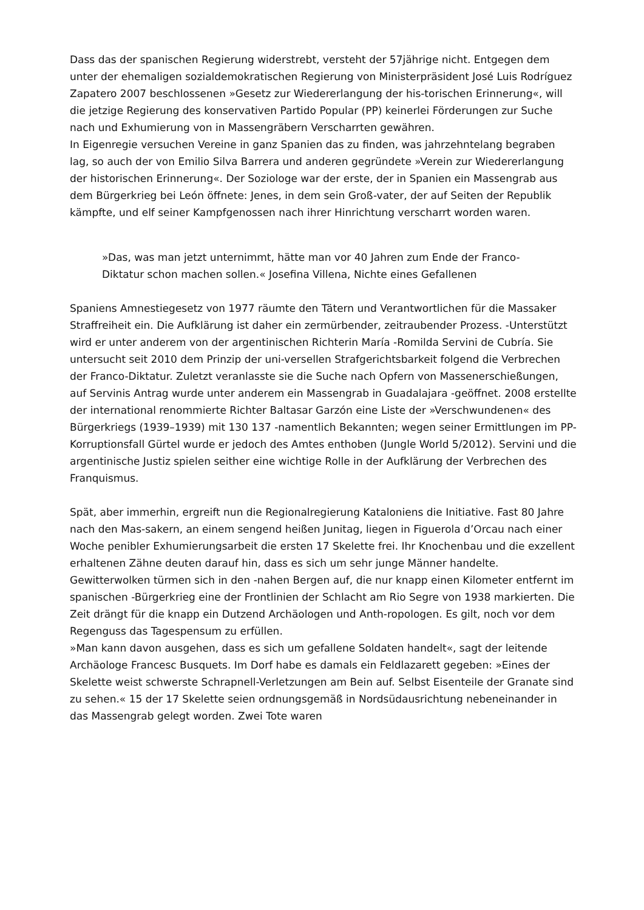Dass das der spanischen Regierung widerstrebt, versteht der 57jährige nicht. Entgegen dem unter der ehemaligen sozialdemokratischen Regierung von Ministerpräsident José Luis Rodríguez Zapatero 2007 beschlossenen »Gesetz zur Wiedererlangung der his-torischen Erinnerung«, will die jetzige Regierung des konservativen Partido Popular (PP) keinerlei Förderungen zur Suche nach und Exhumierung von in Massengräbern Verscharrten gewähren.
In Eigenregie versuchen Vereine in ganz Spanien das zu finden, was jahrzehntelang begraben lag, so auch der von Emilio Silva Barrera und anderen gegründete »Verein zur Wiedererlangung der historischen Erinnerung«. Der Soziologe war der erste, der in Spanien ein Massengrab aus dem Bürgerkrieg bei León öffnete: Jenes, in dem sein Groß-vater, der auf Seiten der Republik kämpfte, und elf seiner Kampfgenossen nach ihrer Hinrichtung verscharrt worden waren.
»Das, was man jetzt unternimmt, hätte man vor 40 Jahren zum Ende der Franco-Diktatur schon machen sollen.« Josefina Villena, Nichte eines Gefallenen
Spaniens Amnestiegesetz von 1977 räumte den Tätern und Verantwortlichen für die Massaker Straffreiheit ein. Die Aufklärung ist daher ein zermürbender, zeitraubender Prozess. -Unterstützt wird er unter anderem von der argentinischen Richterin María -Romilda Servini de Cubría. Sie untersucht seit 2010 dem Prinzip der uni-versellen Strafgerichtsbarkeit folgend die Verbrechen der Franco-Diktatur. Zuletzt veranlasste sie die Suche nach Opfern von Massenerschießungen, auf Servinis Antrag wurde unter anderem ein Massengrab in Guadalajara -geöffnet. 2008 erstellte der international renommierte Richter Baltasar Garzón eine Liste der »Verschwundenen« des Bürgerkriegs (1939–1939) mit 130 137 -namentlich Bekannten; wegen seiner Ermittlungen im PP-Korruptionsfall Gürtel wurde er jedoch des Amtes enthoben (Jungle World 5/2012). Servini und die argentinische Justiz spielen seither eine wichtige Rolle in der Aufklärung der Verbrechen des Franquismus.
Spät, aber immerhin, ergreift nun die Regionalregierung Kataloniens die Initiative. Fast 80 Jahre nach den Mas-sakern, an einem sengend heißen Junitag, liegen in Figuerola d’Orcau nach einer Woche penibler Exhumierungsarbeit die ersten 17 Skelette frei. Ihr Knochenbau und die exzellent erhaltenen Zähne deuten darauf hin, dass es sich um sehr junge Männer handelte. Gewitterwolken türmen sich in den -nahen Bergen auf, die nur knapp einen Kilometer entfernt im spanischen -Bürgerkrieg eine der Frontlinien der Schlacht am Rio Segre von 1938 markierten. Die Zeit drängt für die knapp ein Dutzend Archäologen und Anth-ropologen. Es gilt, noch vor dem Regenguss das Tagespensum zu erfüllen.
»Man kann davon ausgehen, dass es sich um gefallene Soldaten handelt«, sagt der leitende Archäologe Francesc Busquets. Im Dorf habe es damals ein Feldlazarett gegeben: »Eines der Skelette weist schwerste Schrapnell-Verletzungen am Bein auf. Selbst Eisenteile der Granate sind zu sehen.« 15 der 17 Skelette seien ordnungsgemäß in Nordsüdausrichtung nebeneinander in das Massengrab gelegt worden. Zwei Tote waren